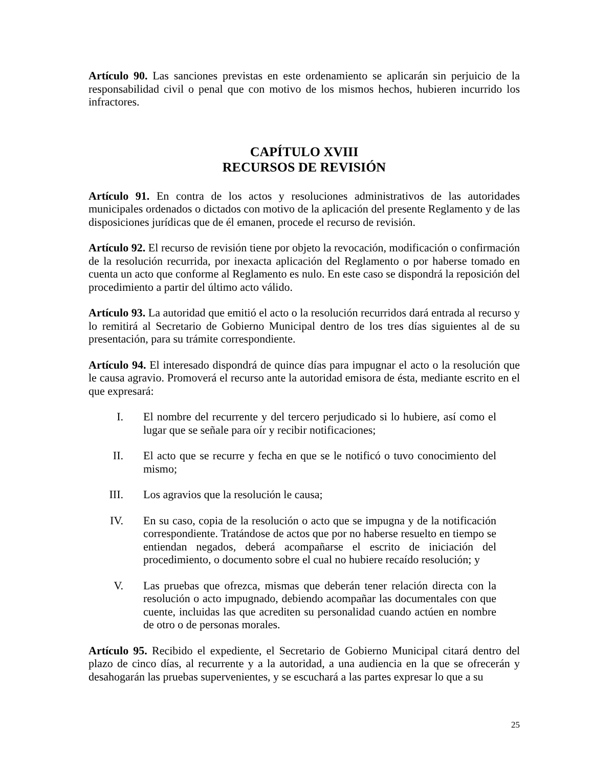Artículo 90. Las sanciones previstas en este ordenamiento se aplicarán sin perjuicio de la responsabilidad civil o penal que con motivo de los mismos hechos, hubieren incurrido los infractores.
CAPÍTULO XVIII
RECURSOS DE REVISIÓN
Artículo 91. En contra de los actos y resoluciones administrativos de las autoridades municipales ordenados o dictados con motivo de la aplicación del presente Reglamento y de las disposiciones jurídicas que de él emanen, procede el recurso de revisión.
Artículo 92. El recurso de revisión tiene por objeto la revocación, modificación o confirmación de la resolución recurrida, por inexacta aplicación del Reglamento o por haberse tomado en cuenta un acto que conforme al Reglamento es nulo. En este caso se dispondrá la reposición del procedimiento a partir del último acto válido.
Artículo 93. La autoridad que emitió el acto o la resolución recurridos dará entrada al recurso y lo remitirá al Secretario de Gobierno Municipal dentro de los tres días siguientes al de su presentación, para su trámite correspondiente.
Artículo 94. El interesado dispondrá de quince días para impugnar el acto o la resolución que le causa agravio. Promoverá el recurso ante la autoridad emisora de ésta, mediante escrito en el que expresará:
I. El nombre del recurrente y del tercero perjudicado si lo hubiere, así como el lugar que se señale para oír y recibir notificaciones;
II. El acto que se recurre y fecha en que se le notificó o tuvo conocimiento del mismo;
III. Los agravios que la resolución le causa;
IV. En su caso, copia de la resolución o acto que se impugna y de la notificación correspondiente. Tratándose de actos que por no haberse resuelto en tiempo se entiendan negados, deberá acompañarse el escrito de iniciación del procedimiento, o documento sobre el cual no hubiere recaído resolución; y
V. Las pruebas que ofrezca, mismas que deberán tener relación directa con la resolución o acto impugnado, debiendo acompañar las documentales con que cuente, incluidas las que acrediten su personalidad cuando actúen en nombre de otro o de personas morales.
Artículo 95. Recibido el expediente, el Secretario de Gobierno Municipal citará dentro del plazo de cinco días, al recurrente y a la autoridad, a una audiencia en la que se ofrecerán y desahogarán las pruebas supervenientes, y se escuchará a las partes expresar lo que a su
25